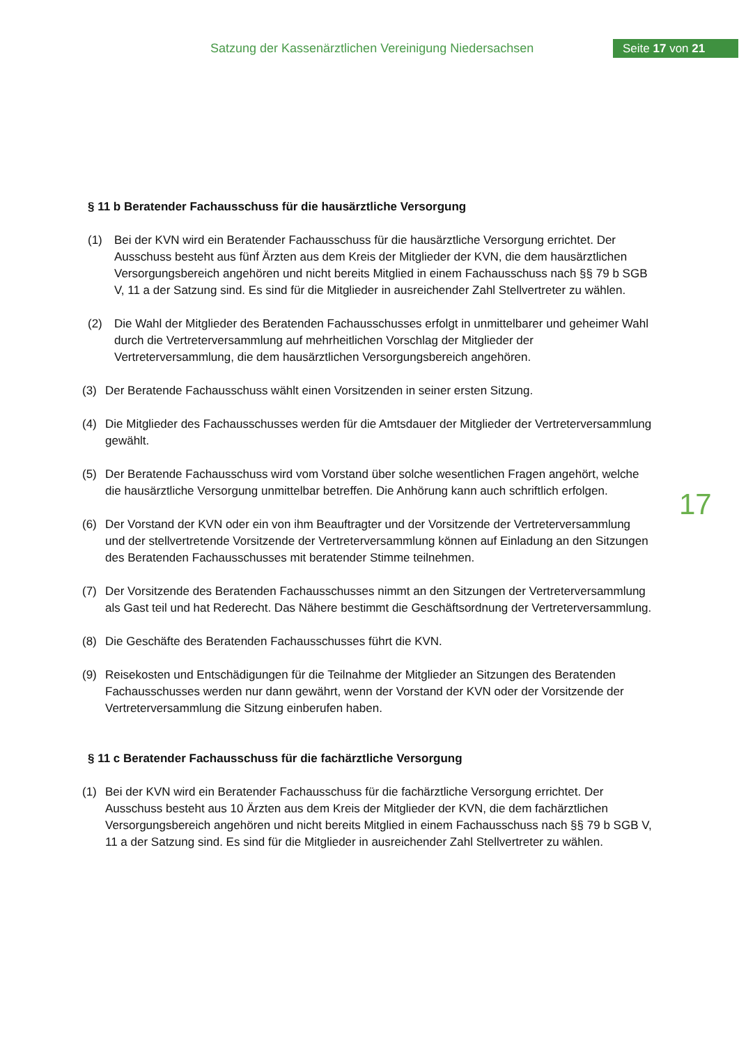Satzung der Kassenärztlichen Vereinigung Niedersachsen
Seite 17 von 21
17
§ 11 b Beratender Fachausschuss für die hausärztliche Versorgung
(1) Bei der KVN wird ein Beratender Fachausschuss für die hausärztliche Versorgung errichtet. Der Ausschuss besteht aus fünf Ärzten aus dem Kreis der Mitglieder der KVN, die dem hausärztlichen Versorgungsbereich angehören und nicht bereits Mitglied in einem Fachausschuss nach §§ 79 b SGB V, 11 a der Satzung sind. Es sind für die Mitglieder in ausreichender Zahl Stellvertreter zu wählen.
(2) Die Wahl der Mitglieder des Beratenden Fachausschusses erfolgt in unmittelbarer und geheimer Wahl durch die Vertreterversammlung auf mehrheitlichen Vorschlag der Mitglieder der Vertreterversammlung, die dem hausärztlichen Versorgungsbereich angehören.
(3) Der Beratende Fachausschuss wählt einen Vorsitzenden in seiner ersten Sitzung.
(4) Die Mitglieder des Fachausschusses werden für die Amtsdauer der Mitglieder der Vertreterversammlung gewählt.
(5) Der Beratende Fachausschuss wird vom Vorstand über solche wesentlichen Fragen angehört, welche die hausärztliche Versorgung unmittelbar betreffen. Die Anhörung kann auch schriftlich erfolgen.
(6) Der Vorstand der KVN oder ein von ihm Beauftragter und der Vorsitzende der Vertreterversammlung und der stellvertretende Vorsitzende der Vertreterversammlung können auf Einladung an den Sitzungen des Beratenden Fachausschusses mit beratender Stimme teilnehmen.
(7) Der Vorsitzende des Beratenden Fachausschusses nimmt an den Sitzungen der Vertreterversammlung als Gast teil und hat Rederecht. Das Nähere bestimmt die Geschäftsordnung der Vertreterversammlung.
(8) Die Geschäfte des Beratenden Fachausschusses führt die KVN.
(9) Reisekosten und Entschädigungen für die Teilnahme der Mitglieder an Sitzungen des Beratenden Fachausschusses werden nur dann gewährt, wenn der Vorstand der KVN oder der Vorsitzende der Vertreterversammlung die Sitzung einberufen haben.
§ 11 c Beratender Fachausschuss für die fachärztliche Versorgung
(1) Bei der KVN wird ein Beratender Fachausschuss für die fachärztliche Versorgung errichtet. Der Ausschuss besteht aus 10 Ärzten aus dem Kreis der Mitglieder der KVN, die dem fachärztlichen Versorgungsbereich angehören und nicht bereits Mitglied in einem Fachausschuss nach §§ 79 b SGB V, 11 a der Satzung sind. Es sind für die Mitglieder in ausreichender Zahl Stellvertreter zu wählen.